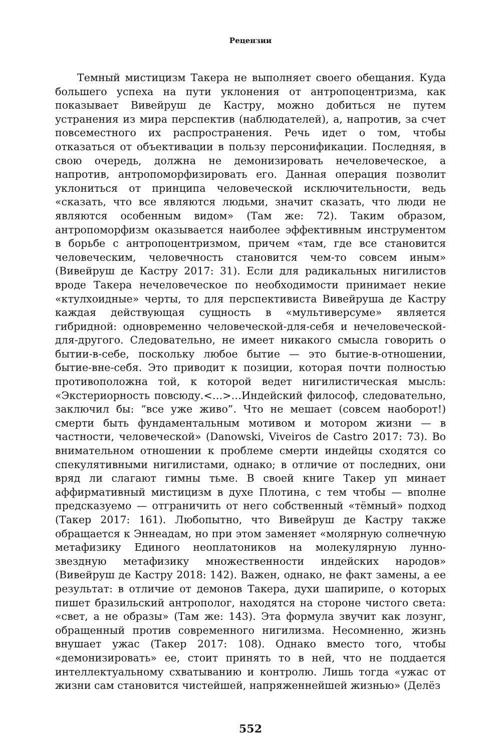Рецензии
Темный мистицизм Такера не выполняет своего обещания. Куда большего успеха на пути уклонения от антропоцентризма, как показывает Вивейруш де Кастру, можно добиться не путем устранения из мира перспектив (наблюдателей), а, напротив, за счет повсеместного их распространения. Речь идет о том, чтобы отказаться от объективации в пользу персонификации. Последняя, в свою очередь, должна не демонизировать нечеловеческое, а напротив, антропоморфизировать его. Данная операция позволит уклониться от принципа человеческой исключительности, ведь «сказать, что все являются людьми, значит сказать, что люди не являются особенным видом» (Там же: 72). Таким образом, антропоморфизм оказывается наиболее эффективным инструментом в борьбе с антропоцентризмом, причем «там, где все становится человеческим, человечность становится чем-то совсем иным» (Вивейруш де Кастру 2017: 31). Если для радикальных нигилистов вроде Такера нечеловеческое по необходимости принимает некие «ктулхоидные» черты, то для перспективиста Вивейруша де Кастру каждая действующая сущность в «мультиверсуме» является гибридной: одновременно человеческой-для-себя и нечеловеческой-для-другого. Следовательно, не имеет никакого смысла говорить о бытии-в-себе, поскольку любое бытие — это бытие-в-отношении, бытие-вне-себя. Это приводит к позиции, которая почти полностью противоположна той, к которой ведет нигилистическая мысль: «Экстериорность повсюду.<…>…Индейский философ, следовательно, заключил бы: “все уже живо”. Что не мешает (совсем наоборот!) смерти быть фундаментальным мотивом и мотором жизни — в частности, человеческой» (Danowski, Viveiros de Castro 2017: 73). Во внимательном отношении к проблеме смерти индейцы сходятся со спекулятивными нигилистами, однако; в отличие от последних, они вряд ли слагают гимны тьме. В своей книге Такер уп минает аффирмативный мистицизм в духе Плотина, с тем чтобы — вполне предсказуемо — отграничить от него собственный «тёмный» подход (Такер 2017: 161). Любопытно, что Вивейруш де Кастру также обращается к Эннеадам, но при этом заменяет «молярную солнечную метафизику Единого неоплатоников на молекулярную лунно-звездную метафизику множественности индейских народов» (Вивейруш де Кастру 2018: 142). Важен, однако, не факт замены, а ее результат: в отличие от демонов Такера, духи шапирипе, о которых пишет бразильский антрополог, находятся на стороне чистого света: «свет, а не образы» (Там же: 143). Эта формула звучит как лозунг, обращенный против современного нигилизма. Несомненно, жизнь внушает ужас (Такер 2017: 108). Однако вместо того, чтобы «демонизировать» ее, стоит принять то в ней, что не поддается интеллектуальному схватыванию и контролю. Лишь тогда «ужас от жизни сам становится чистейшей, напряженнейшей жизнью» (Делёз
552